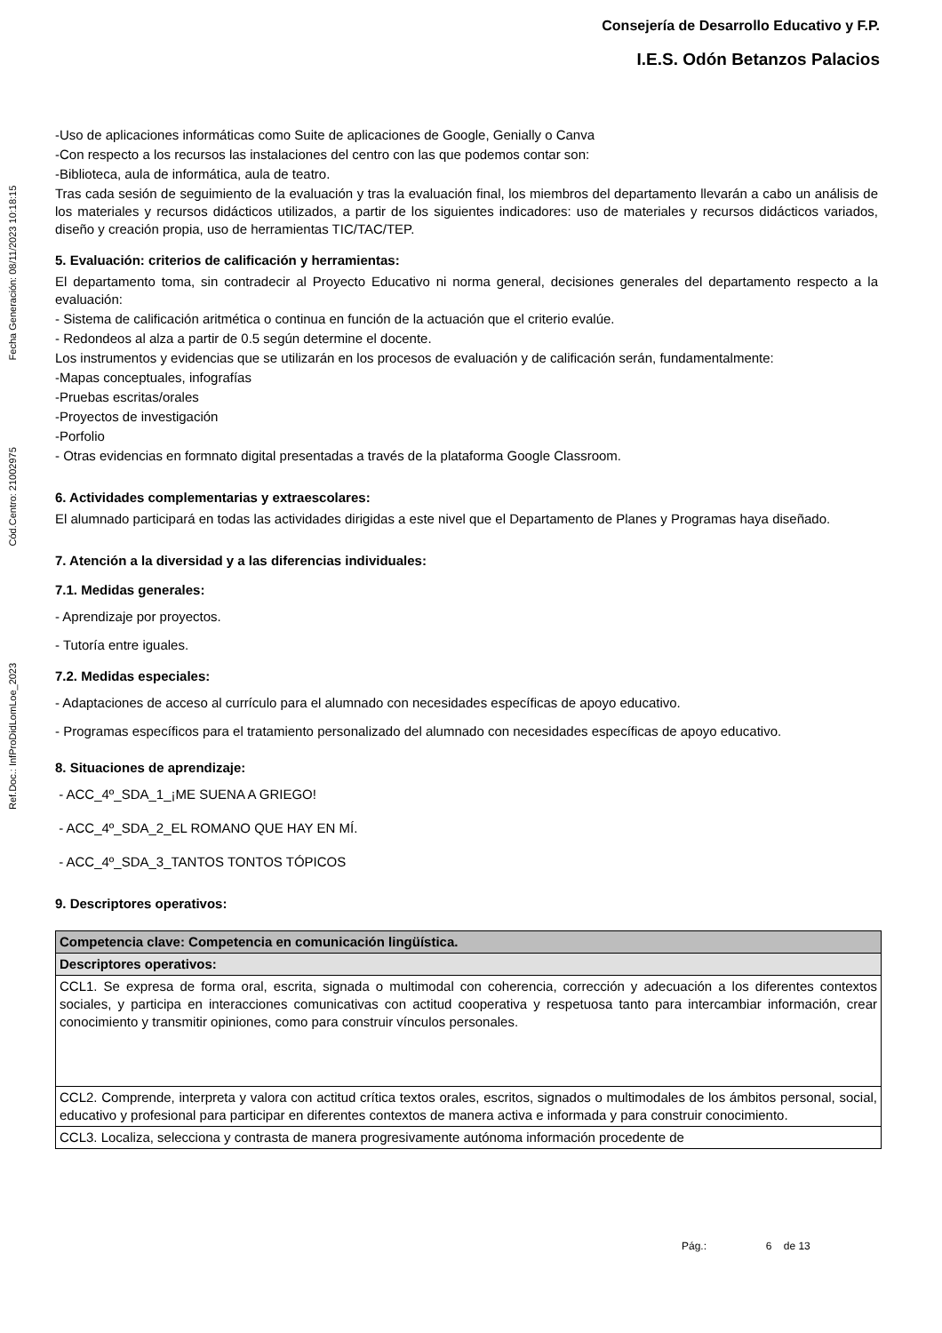Consejería de Desarrollo Educativo y F.P.
I.E.S. Odón Betanzos Palacios
Ref.Doc.: InfProDidLomLoe_2023 Cód.Centro: 21002975 Fecha Generación: 08/11/2023 10:18:15
-Uso de aplicaciones informáticas como Suite de aplicaciones de Google, Genially o Canva
-Con respecto a los recursos las instalaciones del centro con las que podemos contar son:
-Biblioteca, aula de informática, aula de teatro.
Tras cada sesión de seguimiento de la evaluación y tras la evaluación final, los miembros del departamento llevarán a cabo un análisis de los materiales y recursos didácticos utilizados, a partir de los siguientes indicadores: uso de materiales y recursos didácticos variados, diseño y creación propia, uso de herramientas TIC/TAC/TEP.
5. Evaluación: criterios de calificación y herramientas:
El departamento toma, sin contradecir al Proyecto Educativo ni norma general, decisiones generales del departamento respecto a la evaluación:
- Sistema de calificación aritmética o continua en función de la actuación que el criterio evalúe.
- Redondeos al alza a partir de 0.5 según determine el docente.
Los instrumentos y evidencias que se utilizarán en los procesos de evaluación y de calificación serán, fundamentalmente:
-Mapas conceptuales, infografías
-Pruebas escritas/orales
-Proyectos de investigación
-Porfolio
- Otras evidencias en formnato digital presentadas a través de la plataforma Google Classroom.
6. Actividades complementarias y extraescolares:
El alumnado participará en todas las actividades dirigidas a este nivel que el Departamento de Planes y Programas haya diseñado.
7. Atención a la diversidad y a las diferencias individuales:
7.1. Medidas generales:
- Aprendizaje por proyectos.
- Tutoría entre iguales.
7.2. Medidas especiales:
- Adaptaciones de acceso al currículo para el alumnado con necesidades específicas de apoyo educativo.
- Programas específicos para el tratamiento personalizado del alumnado con necesidades específicas de apoyo educativo.
8. Situaciones de aprendizaje:
- ACC_4º_SDA_1_¡ME SUENA A GRIEGO!
- ACC_4º_SDA_2_EL ROMANO QUE HAY EN MÍ.
- ACC_4º_SDA_3_TANTOS TONTOS TÓPICOS
9. Descriptores operativos:
| Competencia clave: Competencia en comunicación lingüística. |
| Descriptores operativos: |
| CCL1. Se expresa de forma oral, escrita, signada o multimodal con coherencia, corrección y adecuación a los diferentes contextos sociales, y participa en interacciones comunicativas con actitud cooperativa y respetuosa tanto para intercambiar información, crear conocimiento y transmitir opiniones, como para construir vínculos personales. |
| CCL2. Comprende, interpreta y valora con actitud crítica textos orales, escritos, signados o multimodales de los ámbitos personal, social, educativo y profesional para participar en diferentes contextos de manera activa e informada y para construir conocimiento. |
| CCL3. Localiza, selecciona y contrasta de manera progresivamente autónoma información procedente de |
Pág.: 6 de 13